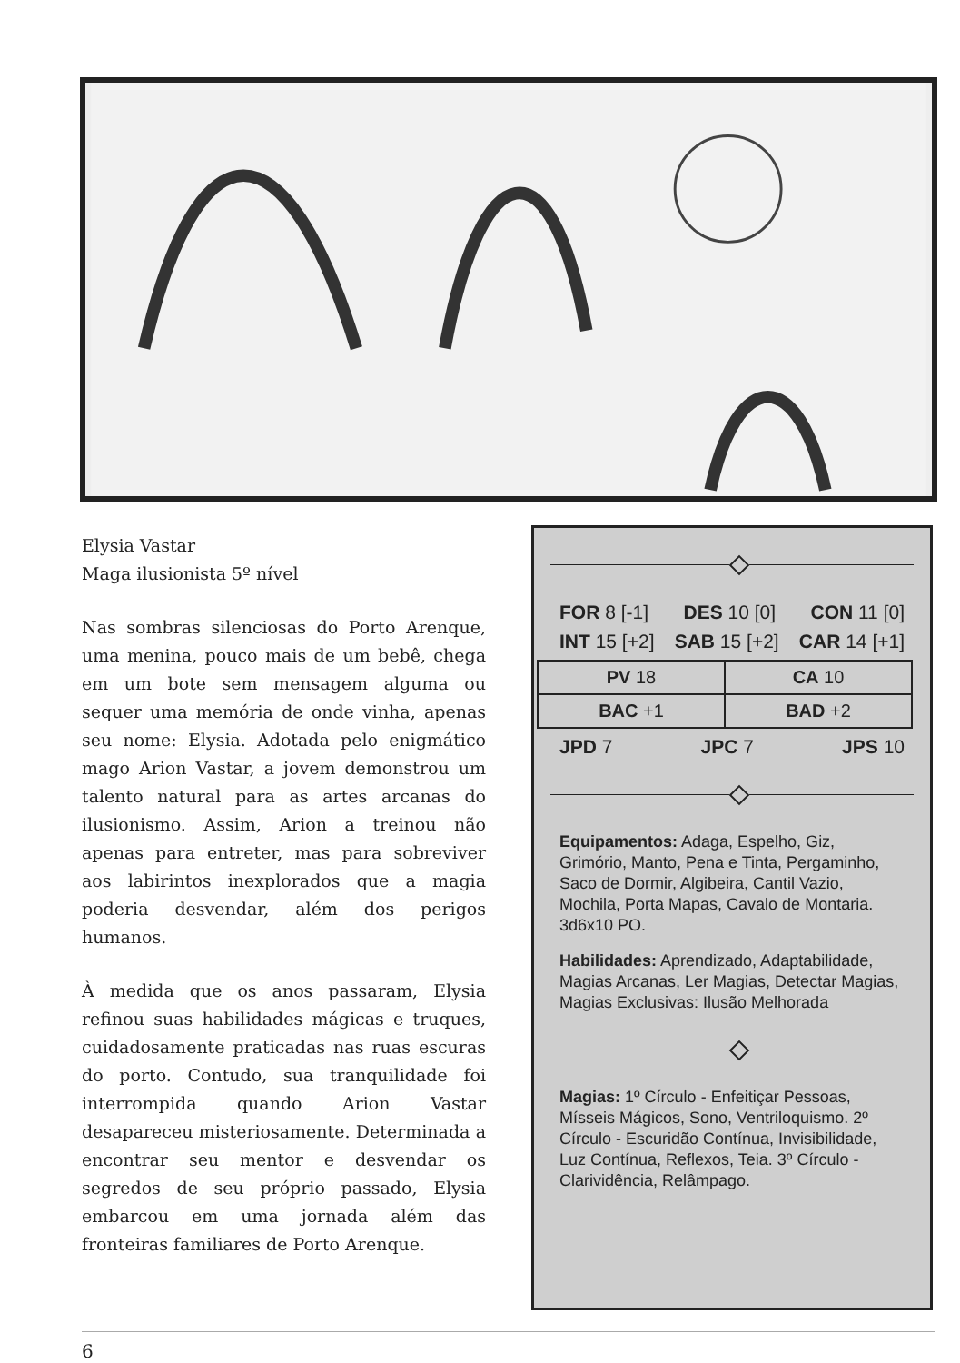Elysia Vastar
Maga ilusionista 5º nível
Nas sombras silenciosas do Porto Arenque, uma menina, pouco mais de um bebê, chega em um bote sem mensagem alguma ou sequer uma memória de onde vinha, apenas seu nome: Elysia. Adotada pelo enigmático mago Arion Vastar, a jovem demonstrou um talento natural para as artes arcanas do ilusionismo. Assim, Arion a treinou não apenas para entreter, mas para sobreviver aos labirintos inexplorados que a magia poderia desvendar, além dos perigos humanos.
À medida que os anos passaram, Elysia refinou suas habilidades mágicas e truques, cuidadosamente praticadas nas ruas escuras do porto. Contudo, sua tranquilidade foi interrompida quando Arion Vastar desapareceu misteriosamente. Determinada a encontrar seu mentor e desvendar os segredos de seu próprio passado, Elysia embarcou em uma jornada além das fronteiras familiares de Porto Arenque.
FOR 8 [-1] DES 10 [0] CON 11 [0]
INT 15 [+2] SAB 15 [+2] CAR 14 [+1]
| PV 18 | CA 10 |
| BAC +1 | BAD +2 |
JPD 7 JPC 7 JPS 10
Equipamentos: Adaga, Espelho, Giz, Grimório, Manto, Pena e Tinta, Pergaminho, Saco de Dormir, Algibeira, Cantil Vazio, Mochila, Porta Mapas, Cavalo de Montaria. 3d6x10 PO.
Habilidades: Aprendizado, Adaptabilidade, Magias Arcanas, Ler Magias, Detectar Magias, Magias Exclusivas: Ilusão Melhorada
Magias: 1º Círculo - Enfeitiçar Pessoas, Mísseis Mágicos, Sono, Ventriloquismo. 2º Círculo - Escuridão Contínua, Invisibilidade, Luz Contínua, Reflexos, Teia. 3º Círculo - Clarividência, Relâmpago.
6